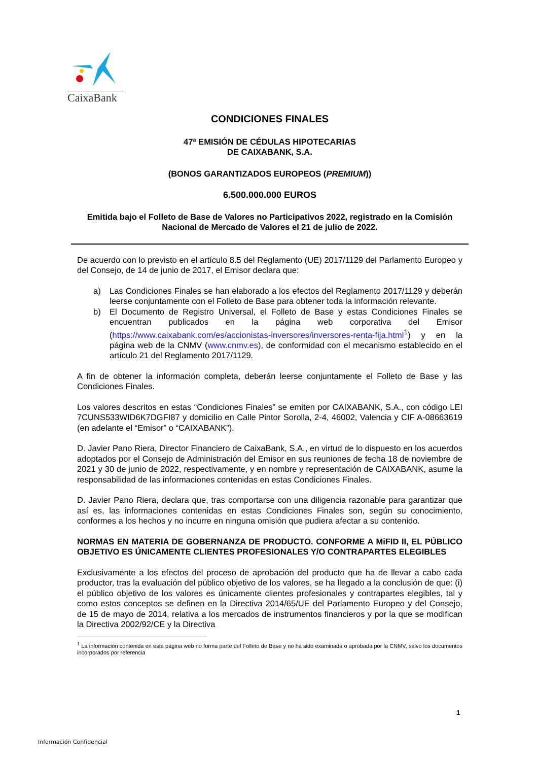CaixaBank
CONDICIONES FINALES
47ª EMISIÓN DE CÉDULAS HIPOTECARIAS
DE CAIXABANK, S.A.
(BONOS GARANTIZADOS EUROPEOS (PREMIUM))
6.500.000.000 EUROS
Emitida bajo el Folleto de Base de Valores no Participativos 2022, registrado en la Comisión Nacional de Mercado de Valores el 21 de julio de 2022.
De acuerdo con lo previsto en el artículo 8.5 del Reglamento (UE) 2017/1129 del Parlamento Europeo y del Consejo, de 14 de junio de 2017, el Emisor declara que:
a) Las Condiciones Finales se han elaborado a los efectos del Reglamento 2017/1129 y deberán leerse conjuntamente con el Folleto de Base para obtener toda la información relevante.
b) El Documento de Registro Universal, el Folleto de Base y estas Condiciones Finales se encuentran publicados en la página web corporativa del Emisor (https://www.caixabank.com/es/accionistas-inversores/inversores-renta-fija.html<sup>1</sup>) y en la página web de la CNMV (www.cnmv.es), de conformidad con el mecanismo establecido en el artículo 21 del Reglamento 2017/1129.
A fin de obtener la información completa, deberán leerse conjuntamente el Folleto de Base y las Condiciones Finales.
Los valores descritos en estas “Condiciones Finales” se emiten por CAIXABANK, S.A., con código LEI 7CUNS533WID6K7DGFI87 y domicilio en Calle Pintor Sorolla, 2-4, 46002, Valencia y CIF A-08663619 (en adelante el “Emisor” o “CAIXABANK”).
D. Javier Pano Riera, Director Financiero de CaixaBank, S.A., en virtud de lo dispuesto en los acuerdos adoptados por el Consejo de Administración del Emisor en sus reuniones de fecha 18 de noviembre de 2021 y 30 de junio de 2022, respectivamente, y en nombre y representación de CAIXABANK, asume la responsabilidad de las informaciones contenidas en estas Condiciones Finales.
D. Javier Pano Riera, declara que, tras comportarse con una diligencia razonable para garantizar que así es, las informaciones contenidas en estas Condiciones Finales son, según su conocimiento, conformes a los hechos y no incurre en ninguna omisión que pudiera afectar a su contenido.
NORMAS EN MATERIA DE GOBERNANZA DE PRODUCTO. CONFORME A MiFID II, EL PÚBLICO OBJETIVO ES ÚNICAMENTE CLIENTES PROFESIONALES Y/O CONTRAPARTES ELEGIBLES
Exclusivamente a los efectos del proceso de aprobación del producto que ha de llevar a cabo cada productor, tras la evaluación del público objetivo de los valores, se ha llegado a la conclusión de que: (i) el público objetivo de los valores es únicamente clientes profesionales y contrapartes elegibles, tal y como estos conceptos se definen en la Directiva 2014/65/UE del Parlamento Europeo y del Consejo, de 15 de mayo de 2014, relativa a los mercados de instrumentos financieros y por la que se modifican la Directiva 2002/92/CE y la Directiva
<sup>1</sup> La información contenida en esta página web no forma parte del Folleto de Base y no ha sido examinada o aprobada por la CNMV, salvo los documentos incorporados por referencia
1
Información Confidencial